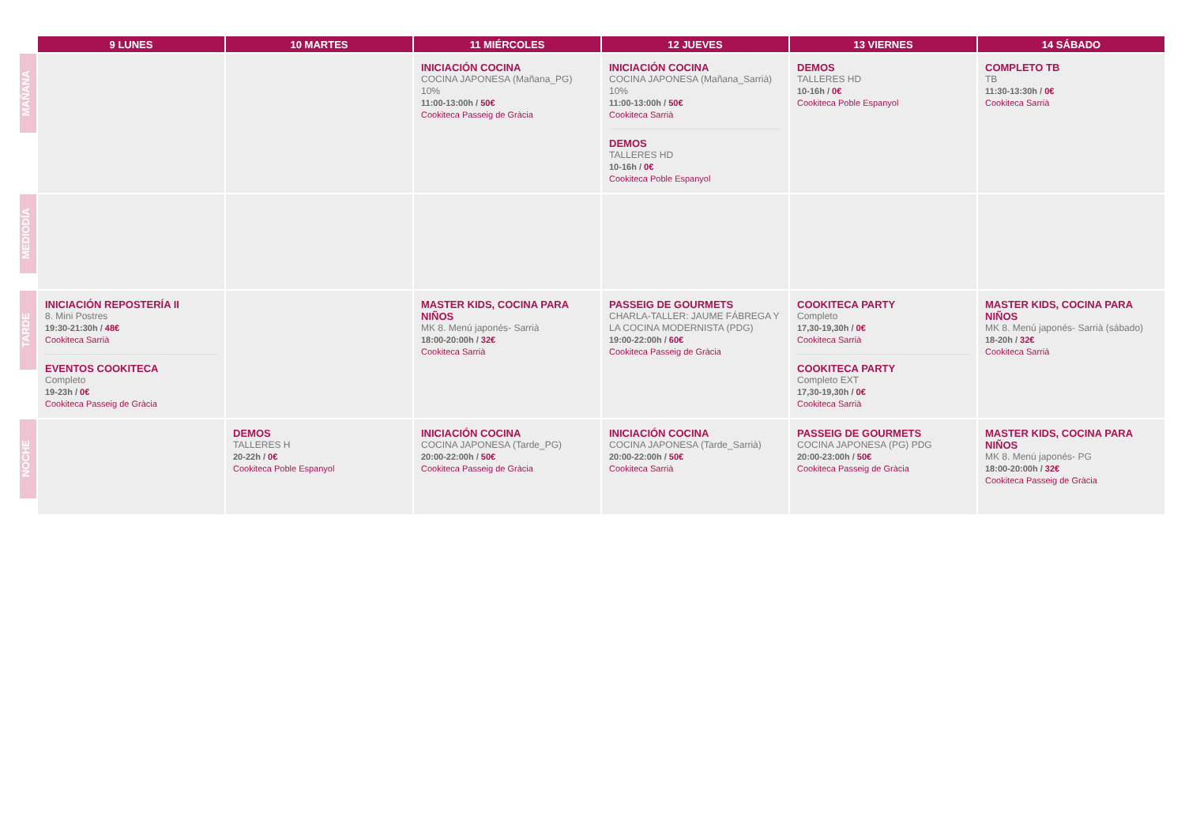| | 9 LUNES | 10 MARTES | 11 MIÉRCOLES | 12 JUEVES | 13 VIERNES | 14 SÁBADO |
| --- | --- | --- | --- | --- | --- | --- |
| MAÑANA | | | INICIACIÓN COCINA COCINA JAPONESA (Mañana_PG) 10% 11:00-13:00h / 50€ Cookiteca Passeig de Gràcia | INICIACIÓN COCINA COCINA JAPONESA (Mañana_Sarrià) 10% 11:00-13:00h / 50€ Cookiteca Sarrià DEMOS TALLERES HD 10-16h / 0€ Cookiteca Poble Espanyol | DEMOS TALLERES HD 10-16h / 0€ Cookiteca Poble Espanyol | COMPLETO TB TB 11:30-13:30h / 0€ Cookiteca Sarrià |
| MEDIODÍA | | | | | | |
| TARDE | INICIACIÓN REPOSTERÍA II 8. Mini Postres 19:30-21:30h / 48€ Cookiteca Sarrià EVENTOS COOKITECA Completo 19-23h / 0€ Cookiteca Passeig de Gràcia | | MASTER KIDS, COCINA PARA NIÑOS MK 8. Menú japonés- Sarrià 18:00-20:00h / 32€ Cookiteca Sarrià | PASSEIG DE GOURMETS CHARLA-TALLER: JAUME FÁBREGA Y LA COCINA MODERNISTA (PDG) 19:00-22:00h / 60€ Cookiteca Passeig de Gràcia | COOKITECA PARTY Completo 17,30-19,30h / 0€ Cookiteca Sarrià COOKITECA PARTY Completo EXT 17,30-19,30h / 0€ Cookiteca Sarrià | MASTER KIDS, COCINA PARA NIÑOS MK 8. Menú japonés- Sarrià (sábado) 18-20h / 32€ Cookiteca Sarrià |
| NOCHE | | DEMOS TALLERES H 20-22h / 0€ Cookiteca Poble Espanyol | INICIACIÓN COCINA COCINA JAPONESA (Tarde_PG) 20:00-22:00h / 50€ Cookiteca Passeig de Gràcia | INICIACIÓN COCINA COCINA JAPONESA (Tarde_Sarrià) 20:00-22:00h / 50€ Cookiteca Sarrià | PASSEIG DE GOURMETS COCINA JAPONESA (PG) PDG 20:00-23:00h / 50€ Cookiteca Passeig de Gràcia | MASTER KIDS, COCINA PARA NIÑOS MK 8. Menú japonés- PG 18:00-20:00h / 32€ Cookiteca Passeig de Gràcia |